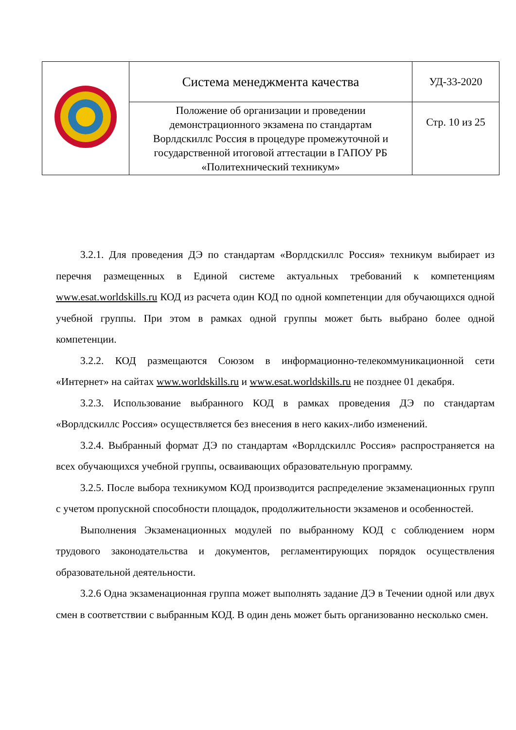| | Система менеджмента качества | УД-33-2020 |
| | Положение об организации и проведении демонстрационного экзамена по стандартам Ворлдскиллс Россия в процедуре промежуточной и государственной итоговой аттестации в ГАПОУ РБ «Политехнический техникум» | Стр. 10 из 25 |
3.2.1. Для проведения ДЭ по стандартам «Ворлдскиллс Россия» техникум выбирает из перечня размещенных в Единой системе актуальных требований к компетенциям www.esat.worldskills.ru КОД из расчета один КОД по одной компетенции для обучающихся одной учебной группы. При этом в рамках одной группы может быть выбрано более одной компетенции.
3.2.2. КОД размещаются Союзом в информационно-телекоммуникационной сети «Интернет» на сайтах www.worldskills.ru и www.esat.worldskills.ru не позднее 01 декабря.
3.2.3. Использование выбранного КОД в рамках проведения ДЭ по стандартам «Ворлдскиллс Россия» осуществляется без внесения в него каких-либо изменений.
3.2.4. Выбранный формат ДЭ по стандартам «Ворлдскиллс Россия» распространяется на всех обучающихся учебной группы, осваивающих образовательную программу.
3.2.5. После выбора техникумом КОД производится распределение экзаменационных групп с учетом пропускной способности площадок, продолжительности экзаменов и особенностей.
Выполнения Экзаменационных модулей по выбранному КОД с соблюдением норм трудового законодательства и документов, регламентирующих порядок осуществления образовательной деятельности.
3.2.6 Одна экзаменационная группа может выполнять задание ДЭ в Течении одной или двух смен в соответствии с выбранным КОД. В один день может быть организованно несколько смен.